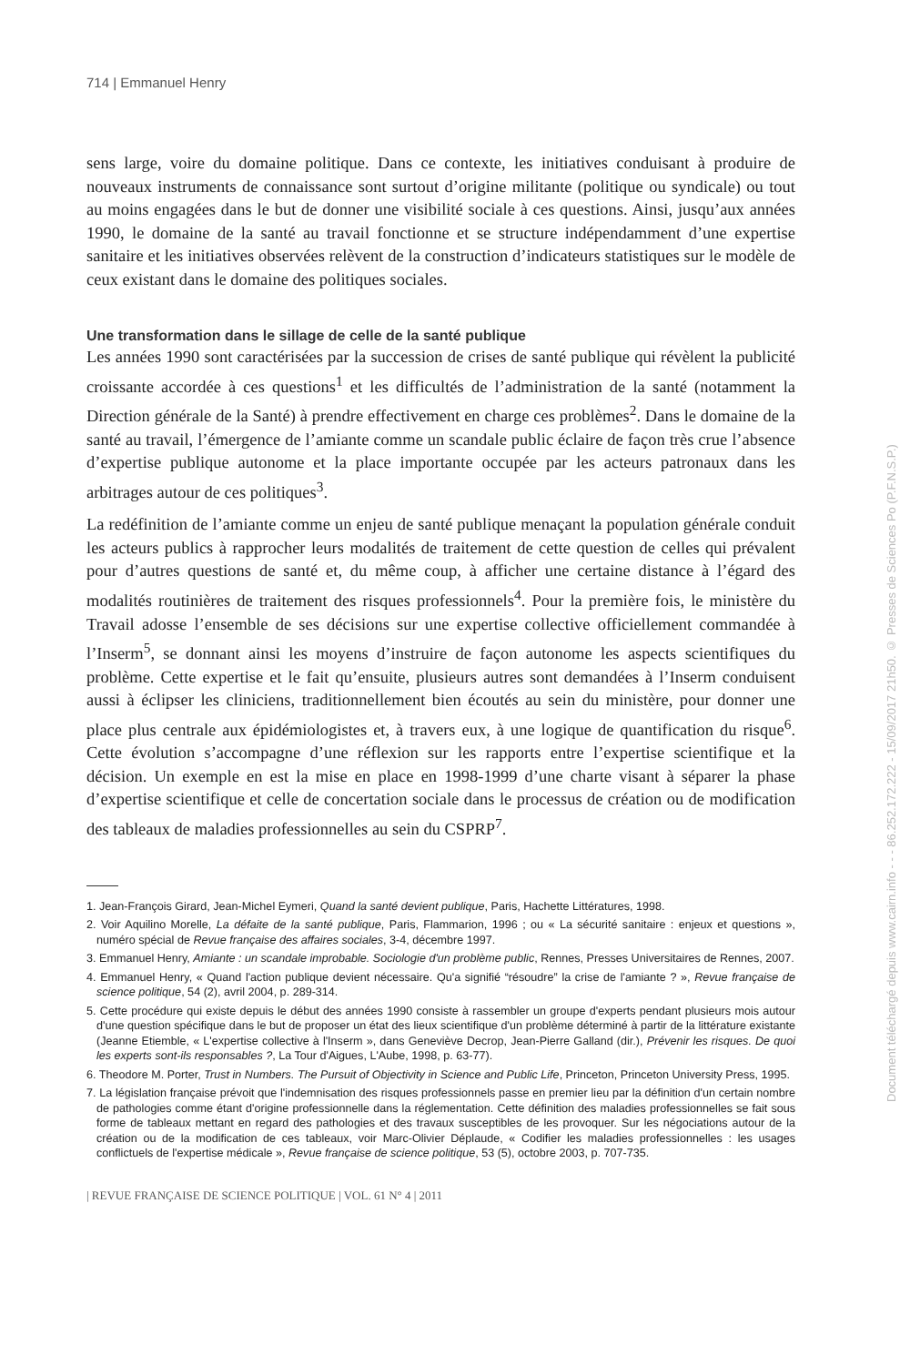714 | Emmanuel Henry
sens large, voire du domaine politique. Dans ce contexte, les initiatives conduisant à produire de nouveaux instruments de connaissance sont surtout d’origine militante (politique ou syndicale) ou tout au moins engagées dans le but de donner une visibilité sociale à ces questions. Ainsi, jusqu’aux années 1990, le domaine de la santé au travail fonctionne et se structure indépendamment d’une expertise sanitaire et les initiatives observées relèvent de la construction d’indicateurs statistiques sur le modèle de ceux existant dans le domaine des politiques sociales.
Une transformation dans le sillage de celle de la santé publique
Les années 1990 sont caractérisées par la succession de crises de santé publique qui révèlent la publicité croissante accordée à ces questions<sup>1</sup> et les difficultés de l’administration de la santé (notamment la Direction générale de la Santé) à prendre effectivement en charge ces problèmes<sup>2</sup>. Dans le domaine de la santé au travail, l’émergence de l’amiante comme un scandale public éclaire de façon très crue l’absence d’expertise publique autonome et la place importante occupée par les acteurs patronaux dans les arbitrages autour de ces politiques<sup>3</sup>.
La redéfinition de l’amiante comme un enjeu de santé publique menaçant la population générale conduit les acteurs publics à rapprocher leurs modalités de traitement de cette question de celles qui prévalent pour d’autres questions de santé et, du même coup, à afficher une certaine distance à l’égard des modalités routinières de traitement des risques professionnels<sup>4</sup>. Pour la première fois, le ministère du Travail adosse l’ensemble de ses décisions sur une expertise collective officiellement commandée à l’Inserm<sup>5</sup>, se donnant ainsi les moyens d’instruire de façon autonome les aspects scientifiques du problème. Cette expertise et le fait qu’ensuite, plusieurs autres sont demandées à l’Inserm conduisent aussi à éclipser les cliniciens, traditionnellement bien écoutés au sein du ministère, pour donner une place plus centrale aux épidémiologistes et, à travers eux, à une logique de quantification du risque<sup>6</sup>. Cette évolution s’accompagne d’une réflexion sur les rapports entre l’expertise scientifique et la décision. Un exemple en est la mise en place en 1998-1999 d’une charte visant à séparer la phase d’expertise scientifique et celle de concertation sociale dans le processus de création ou de modification des tableaux de maladies professionnelles au sein du CSPRP<sup>7</sup>.
1. Jean-François Girard, Jean-Michel Eymeri, Quand la santé devient publique, Paris, Hachette Littératures, 1998.
2. Voir Aquilino Morelle, La défaite de la santé publique, Paris, Flammarion, 1996 ; ou « La sécurité sanitaire : enjeux et questions », numéro spécial de Revue française des affaires sociales, 3-4, décembre 1997.
3. Emmanuel Henry, Amiante : un scandale improbable. Sociologie d'un problème public, Rennes, Presses Universitaires de Rennes, 2007.
4. Emmanuel Henry, « Quand l'action publique devient nécessaire. Qu'a signifié “résoudre” la crise de l'amiante ? », Revue française de science politique, 54 (2), avril 2004, p. 289-314.
5. Cette procédure qui existe depuis le début des années 1990 consiste à rassembler un groupe d'experts pendant plusieurs mois autour d'une question spécifique dans le but de proposer un état des lieux scientifique d'un problème déterminé à partir de la littérature existante (Jeanne Etiemble, « L'expertise collective à l'Inserm », dans Geneviève Decrop, Jean-Pierre Galland (dir.), Prévenir les risques. De quoi les experts sont-ils responsables ?, La Tour d'Aigues, L'Aube, 1998, p. 63-77).
6. Theodore M. Porter, Trust in Numbers. The Pursuit of Objectivity in Science and Public Life, Princeton, Princeton University Press, 1995.
7. La législation française prévoit que l'indemnisation des risques professionnels passe en premier lieu par la définition d'un certain nombre de pathologies comme étant d'origine professionnelle dans la réglementation. Cette définition des maladies professionnelles se fait sous forme de tableaux mettant en regard des pathologies et des travaux susceptibles de les provoquer. Sur les négociations autour de la création ou de la modification de ces tableaux, voir Marc-Olivier Déplaude, « Codifier les maladies professionnelles : les usages conflictuels de l'expertise médicale », Revue française de science politique, 53 (5), octobre 2003, p. 707-735.
| REVUE FRANÇAISE DE SCIENCE POLITIQUE | VOL. 61 N° 4 | 2011
Document téléchargé depuis www.cairn.info - - - 86.252.172.222 - 15/09/2017 21h50. © Presses de Sciences Po (P.F.N.S.P.)